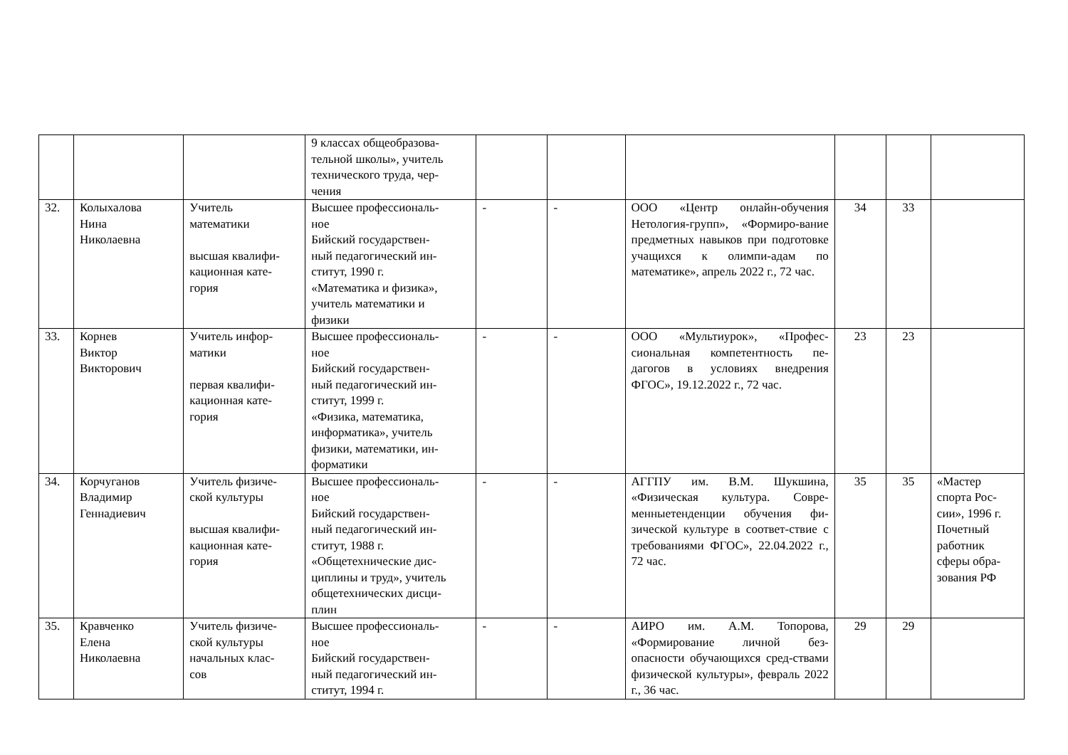| | | | 9 классах общеобразова- тельной школы», учитель технического труда, чер- чения | | | | | | |
| 32. | Колыхалова Нина Николаевна | Учитель математики высшая квалифи- кационная кате- гория | Высшее профессиональ- ное Бийский государствен- ный педагогический ин- ститут, 1990 г. «Математика и физика», учитель математики и физики | - | - | ООО «Центр онлайн-обучения Нетология-групп», «Формиро-вание предметных навыков при подготовке учащихся к олимпи-адам по математике», апрель 2022 г., 72 час. | 34 | 33 | |
| 33. | Корнев Виктор Викторович | Учитель инфор- матики первая квалифи- кационная кате- гория | Высшее профессиональ- ное Бийский государствен- ный педагогический ин- ститут, 1999 г. «Физика, математика, информатика», учитель физики, математики, ин- форматики | - | - | ООО «Мультиурок», «Профес-сиональная компетентность пе-дагогов в условиях внедрения ФГОС», 19.12.2022 г., 72 час. | 23 | 23 | |
| 34. | Корчуганов Владимир Геннадиевич | Учитель физиче- ской культуры высшая квалифи- кационная кате- гория | Высшее профессиональ- ное Бийский государствен- ный педагогический ин- ститут, 1988 г. «Общетехнические дис- циплины и труд», учитель общетехнических дисци- плин | - | - | АГГПУ им. В.М. Шукшина, «Физическая культура. Совре-менныетенденции обучения фи-зической культуре в соответ-ствие с требованиями ФГОС», 22.04.2022 г., 72 час. | 35 | 35 | «Мастер спорта Рос- сии», 1996 г. Почетный работник сферы обра- зования РФ |
| 35. | Кравченко Елена Николаевна | Учитель физиче- ской культуры начальных клас- сов | Высшее профессиональ- ное Бийский государствен- ный педагогический ин- ститут, 1994 г. | - | - | АИРО им. А.М. Топорова, «Формирование личной без-опасности обучающихся сред-ствами физической культуры», февраль 2022 г., 36 час. | 29 | 29 | |